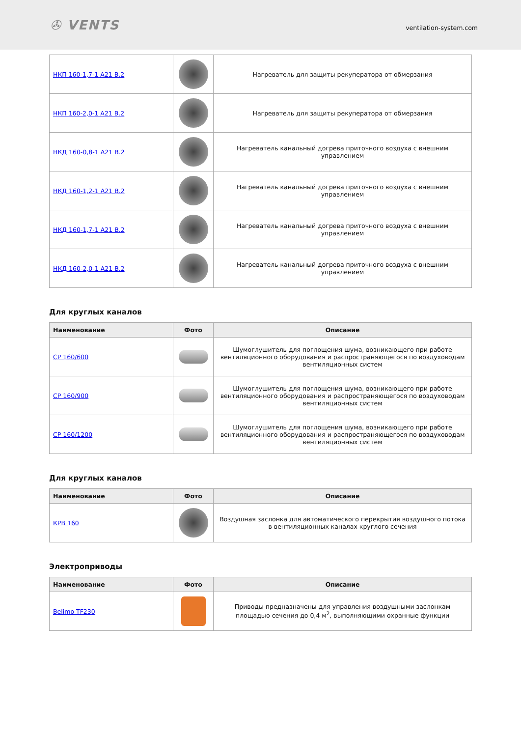✇ VENTS
ventilation-system.com
| НКП 160-1,7-1 A21 B.2 | | Нагреватель для защиты рекуператора от обмерзания |
| НКП 160-2,0-1 A21 B.2 | | Нагреватель для защиты рекуператора от обмерзания |
| НКД 160-0,8-1 A21 B.2 | | Нагреватель канальный догрева приточного воздуха с внешним управлением |
| НКД 160-1,2-1 A21 B.2 | | Нагреватель канальный догрева приточного воздуха с внешним управлением |
| НКД 160-1,7-1 A21 B.2 | | Нагреватель канальный догрева приточного воздуха с внешним управлением |
| НКД 160-2,0-1 A21 B.2 | | Нагреватель канальный догрева приточного воздуха с внешним управлением |
Для круглых каналов
| Наименование | Фото | Описание |
| --- | --- | --- |
| СР 160/600 | | Шумоглушитель для поглощения шума, возникающего при работе вентиляционного оборудования и распространяющегося по воздуховодам вентиляционных систем |
| СР 160/900 | | Шумоглушитель для поглощения шума, возникающего при работе вентиляционного оборудования и распространяющегося по воздуховодам вентиляционных систем |
| СР 160/1200 | | Шумоглушитель для поглощения шума, возникающего при работе вентиляционного оборудования и распространяющегося по воздуховодам вентиляционных систем |
Для круглых каналов
| Наименование | Фото | Описание |
| --- | --- | --- |
| КРВ 160 | | Воздушная заслонка для автоматического перекрытия воздушного потока в вентиляционных каналах круглого сечения |
Электроприводы
| Наименование | Фото | Описание |
| --- | --- | --- |
| Belimo TF230 | | Приводы предназначены для управления воздушными заслонкам площадью сечения до 0,4 м<sup>2</sup>, выполняющими охранные функции |